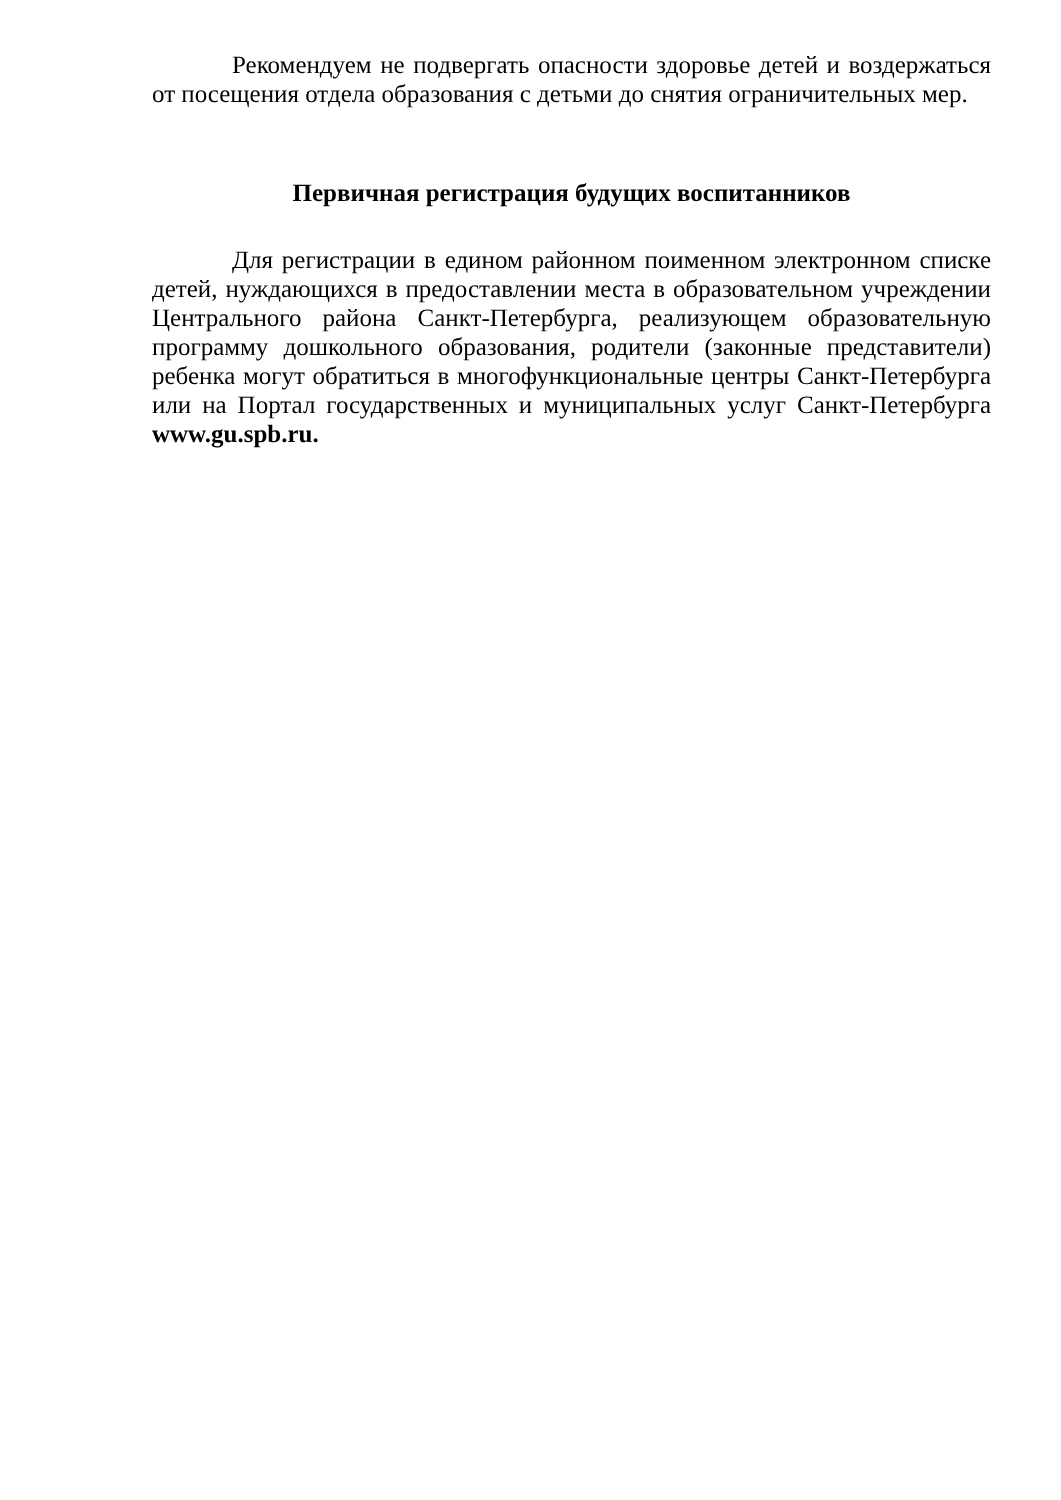Рекомендуем не подвергать опасности здоровье детей и воздержаться от посещения отдела образования с детьми до снятия ограничительных мер.
Первичная регистрация будущих воспитанников
Для регистрации в едином районном поименном электронном списке детей, нуждающихся в предоставлении места в образовательном учреждении Центрального района Санкт-Петербурга, реализующем образовательную программу дошкольного образования, родители (законные представители) ребенка могут обратиться в многофункциональные центры Санкт-Петербурга или на Портал государственных и муниципальных услуг Санкт-Петербурга www.gu.spb.ru.